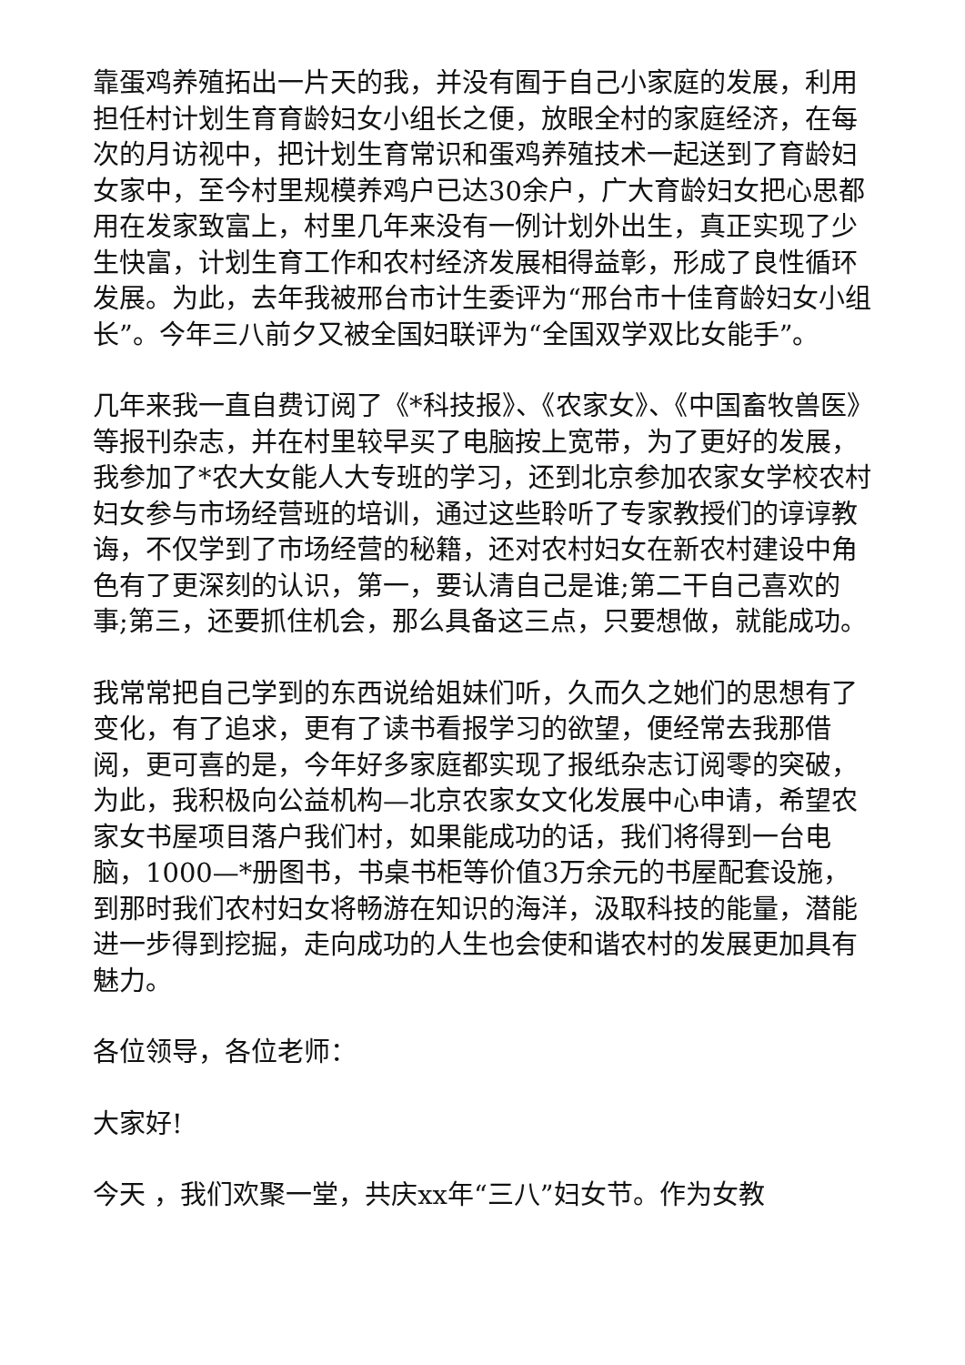靠蛋鸡养殖拓出一片天的我，并没有囿于自己小家庭的发展，利用担任村计划生育育龄妇女小组长之便，放眼全村的家庭经济，在每次的月访视中，把计划生育常识和蛋鸡养殖技术一起送到了育龄妇女家中，至今村里规模养鸡户已达30余户，广大育龄妇女把心思都用在发家致富上，村里几年来没有一例计划外出生，真正实现了少生快富，计划生育工作和农村经济发展相得益彰，形成了良性循环发展。为此，去年我被邢台市计生委评为“邢台市十佳育龄妇女小组长”。今年三八前夕又被全国妇联评为“全国双学双比女能手”。
几年来我一直自费订阅了《*科技报》、《农家女》、《中国畜牧兽医》等报刊杂志，并在村里较早买了电脑按上宽带，为了更好的发展，我参加了*农大女能人大专班的学习，还到北京参加农家女学校农村妇女参与市场经营班的培训，通过这些聆听了专家教授们的谆谆教诲，不仅学到了市场经营的秘籍，还对农村妇女在新农村建设中角色有了更深刻的认识，第一，要认清自己是谁;第二干自己喜欢的事;第三，还要抓住机会，那么具备这三点，只要想做，就能成功。
我常常把自己学到的东西说给姐妹们听，久而久之她们的思想有了变化，有了追求，更有了读书看报学习的欲望，便经常去我那借阅，更可喜的是，今年好多家庭都实现了报纸杂志订阅零的突破，为此，我积极向公益机构—北京农家女文化发展中心申请，希望农家女书屋项目落户我们村，如果能成功的话，我们将得到一台电脑，1000—*册图书，书桌书柜等价值3万余元的书屋配套设施，到那时我们农村妇女将畅游在知识的海洋，汲取科技的能量，潜能进一步得到挖掘，走向成功的人生也会使和谐农村的发展更加具有魅力。
各位领导，各位老师：
大家好!
今天 ，我们欢聚一堂，共庆xx年“三八”妇女节。作为女教